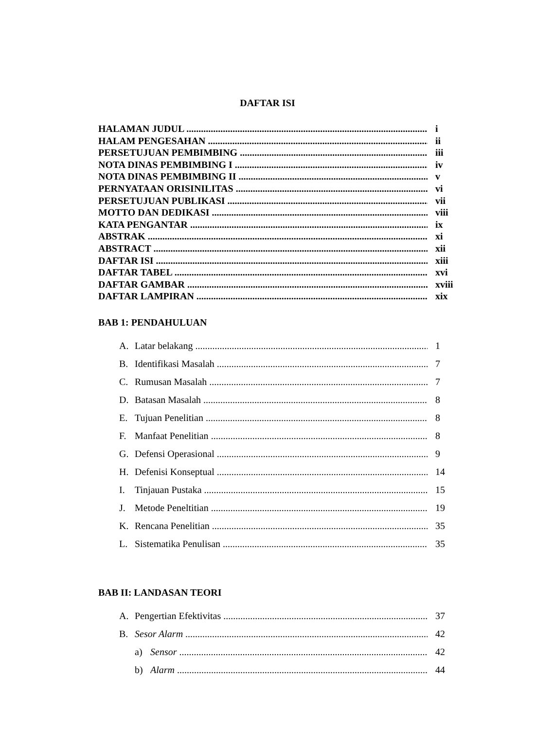DAFTAR ISI
HALAMAN JUDUL i
HALAM PENGESAHAN ii
PERSETUJUAN PEMBIMBING iii
NOTA DINAS PEMBIMBING I iv
NOTA DINAS PEMBIMBING II v
PERNYATAAN ORISINILITAS vi
PERSETUJUAN PUBLIKASI vii
MOTTO DAN DEDIKASI viii
KATA PENGANTAR ix
ABSTRAK xi
ABSTRACT xii
DAFTAR ISI xiii
DAFTAR TABEL xvi
DAFTAR GAMBAR xviii
DAFTAR LAMPIRAN xix
BAB 1: PENDAHULUAN
A. Latar belakang 1
B. Identifikasi Masalah 7
C. Rumusan Masalah 7
D. Batasan Masalah 8
E. Tujuan Penelitian 8
F. Manfaat Penelitian 8
G. Defensi Operasional 9
H. Defenisi Konseptual 14
I. Tinjauan Pustaka 15
J. Metode Peneltitian 19
K. Rencana Penelitian 35
L. Sistematika Penulisan 35
BAB II: LANDASAN TEORI
A. Pengertian Efektivitas 37
B. Sesor Alarm 42
a) Sensor 42
b) Alarm 44